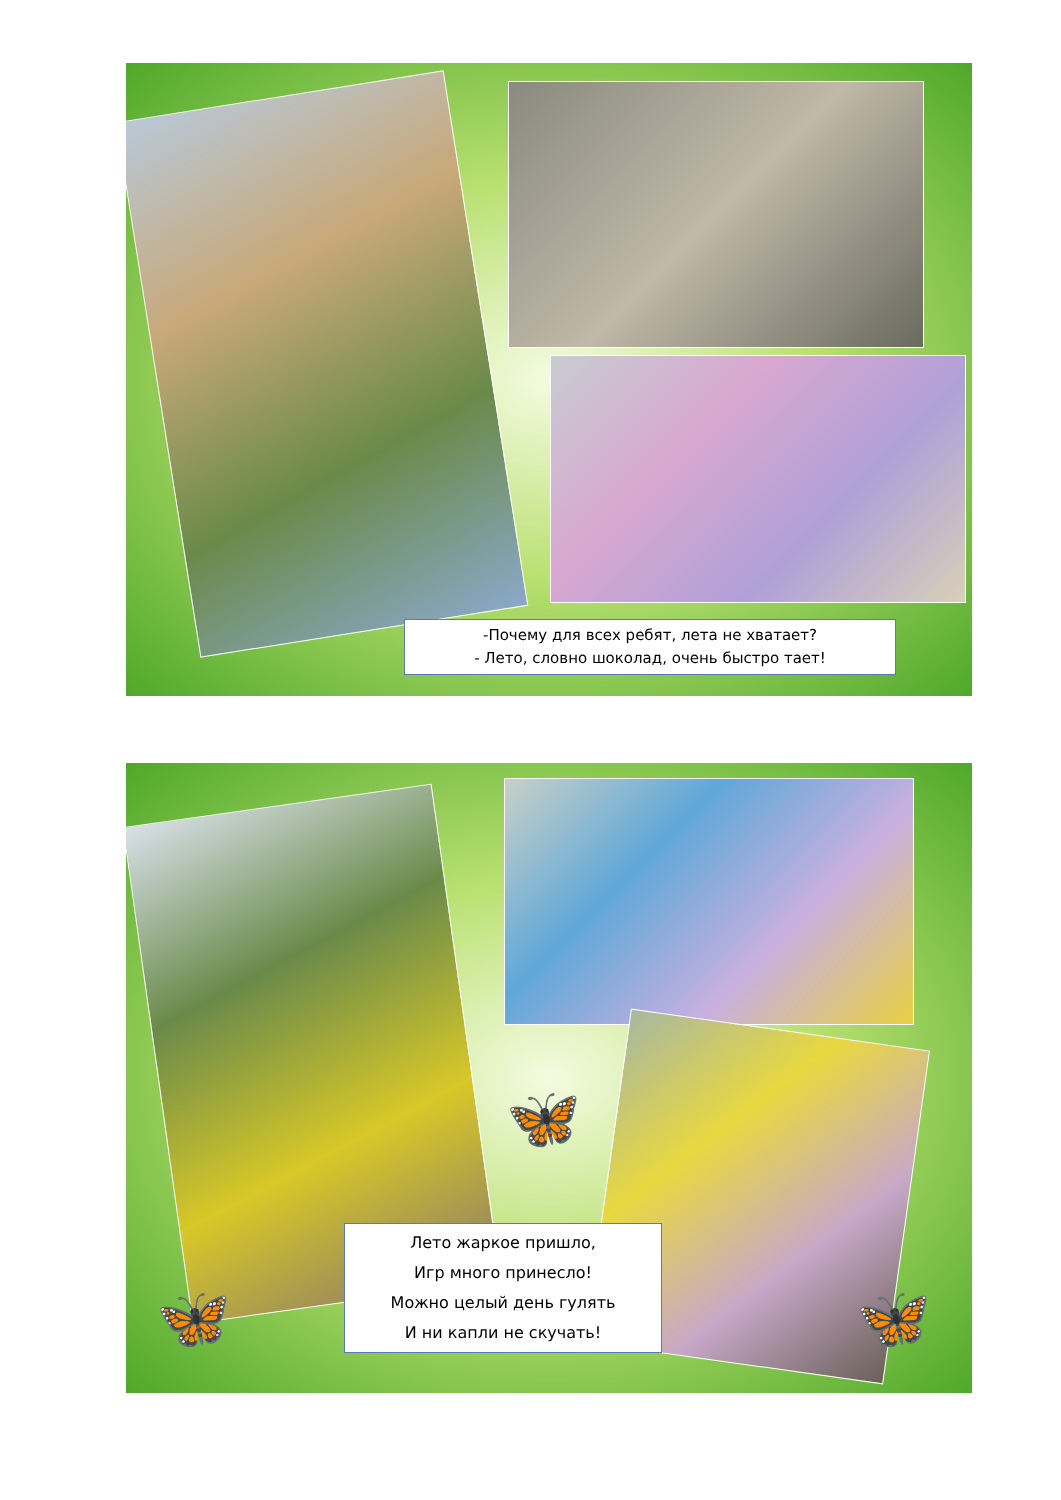-Почему для всех ребят, лета не хватает?
- Лето, словно шоколад, очень быстро тает!
🦋
🦋 🦋
Лето жаркое пришло,
Игр много принесло!
Можно целый день гулять
И ни капли не скучать!